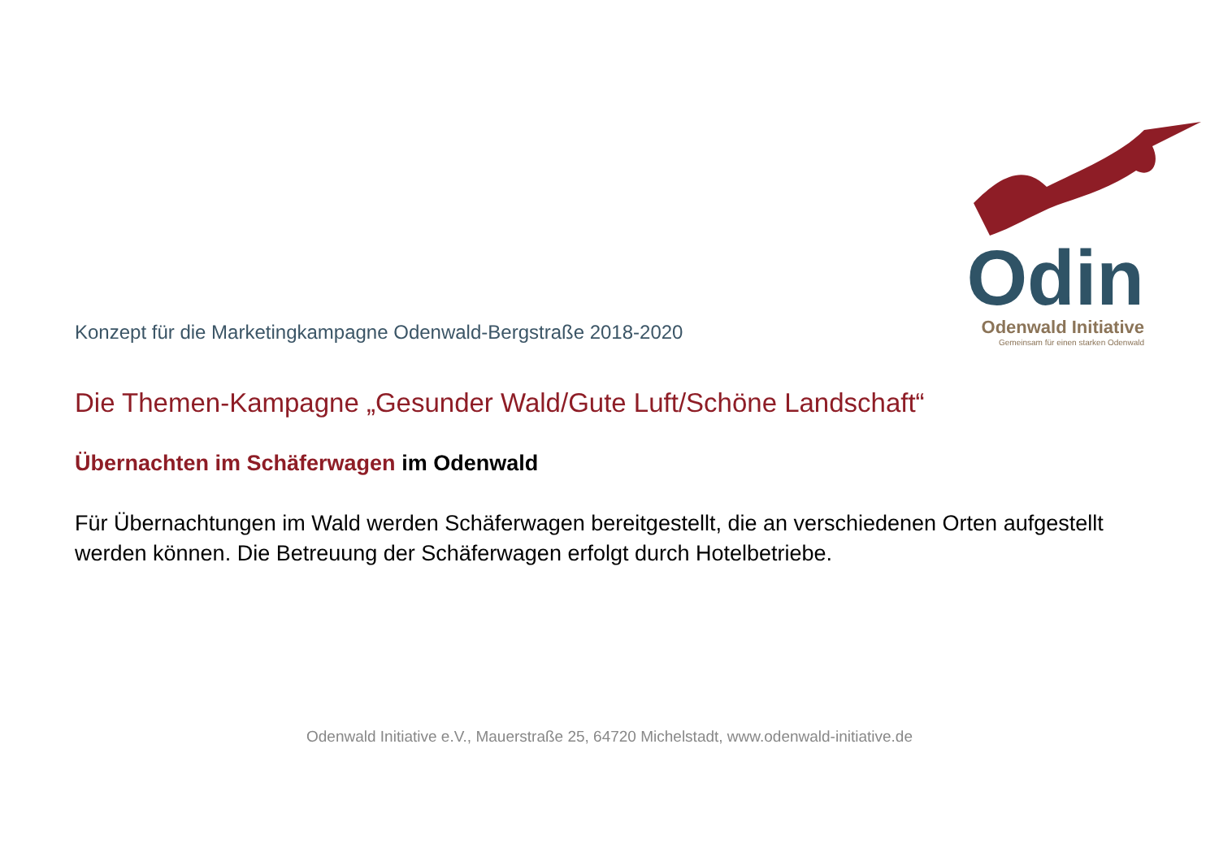Konzept für die Marketingkampagne Odenwald-Bergstraße 2018-2020
Odin
Odenwald Initiative
Gemeinsam für einen starken Odenwald
Die Themen-Kampagne „Gesunder Wald/Gute Luft/Schöne Landschaft“
Übernachten im Schäferwagen im Odenwald
Für Übernachtungen im Wald werden Schäferwagen bereitgestellt, die an verschiedenen Orten aufgestellt werden können. Die Betreuung der Schäferwagen erfolgt durch Hotelbetriebe.
Odenwald Initiative e.V., Mauerstraße 25, 64720 Michelstadt, www.odenwald-initiative.de